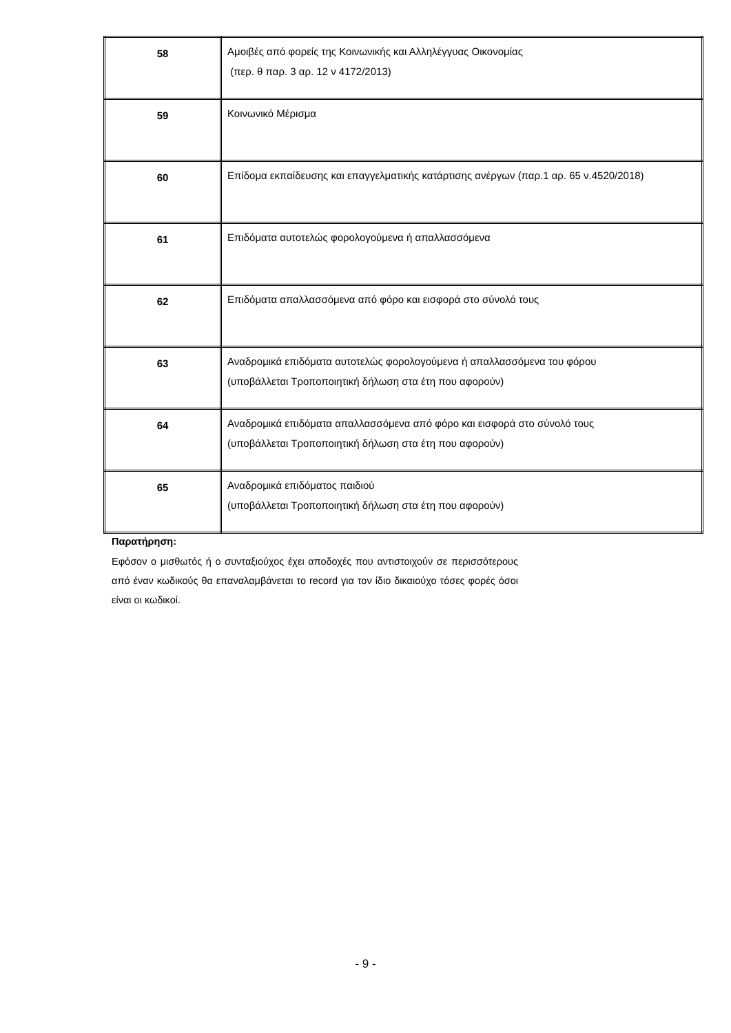| 58 | Αμοιβές από φορείς της Κοινωνικής και Αλληλέγγυας Οικονομίας (περ. θ παρ. 3 αρ. 12 ν 4172/2013) |
| 59 | Κοινωνικό Μέρισμα |
| 60 | Επίδομα εκπαίδευσης και επαγγελματικής κατάρτισης ανέργων (παρ.1 αρ. 65 ν.4520/2018) |
| 61 | Επιδόματα αυτοτελώς φορολογούμενα ή απαλλασσόμενα |
| 62 | Επιδόματα απαλλασσόμενα από φόρο και εισφορά στο σύνολό τους |
| 63 | Αναδρομικά επιδόματα αυτοτελώς φορολογούμενα ή απαλλασσόμενα του φόρου (υποβάλλεται Τροποποιητική δήλωση στα έτη που αφορούν) |
| 64 | Αναδρομικά επιδόματα απαλλασσόμενα από φόρο και εισφορά στο σύνολό τους (υποβάλλεται Τροποποιητική δήλωση στα έτη που αφορούν) |
| 65 | Αναδρομικά επιδόματος παιδιού (υποβάλλεται Τροποποιητική δήλωση στα έτη που αφορούν) |
Παρατήρηση:
Εφόσον ο μισθωτός ή ο συνταξιούχος έχει αποδοχές που αντιστοιχούν σε περισσότερους από έναν κωδικούς θα επαναλαμβάνεται το record για τον ίδιο δικαιούχο τόσες φορές όσοι είναι οι κωδικοί.
- 9 -